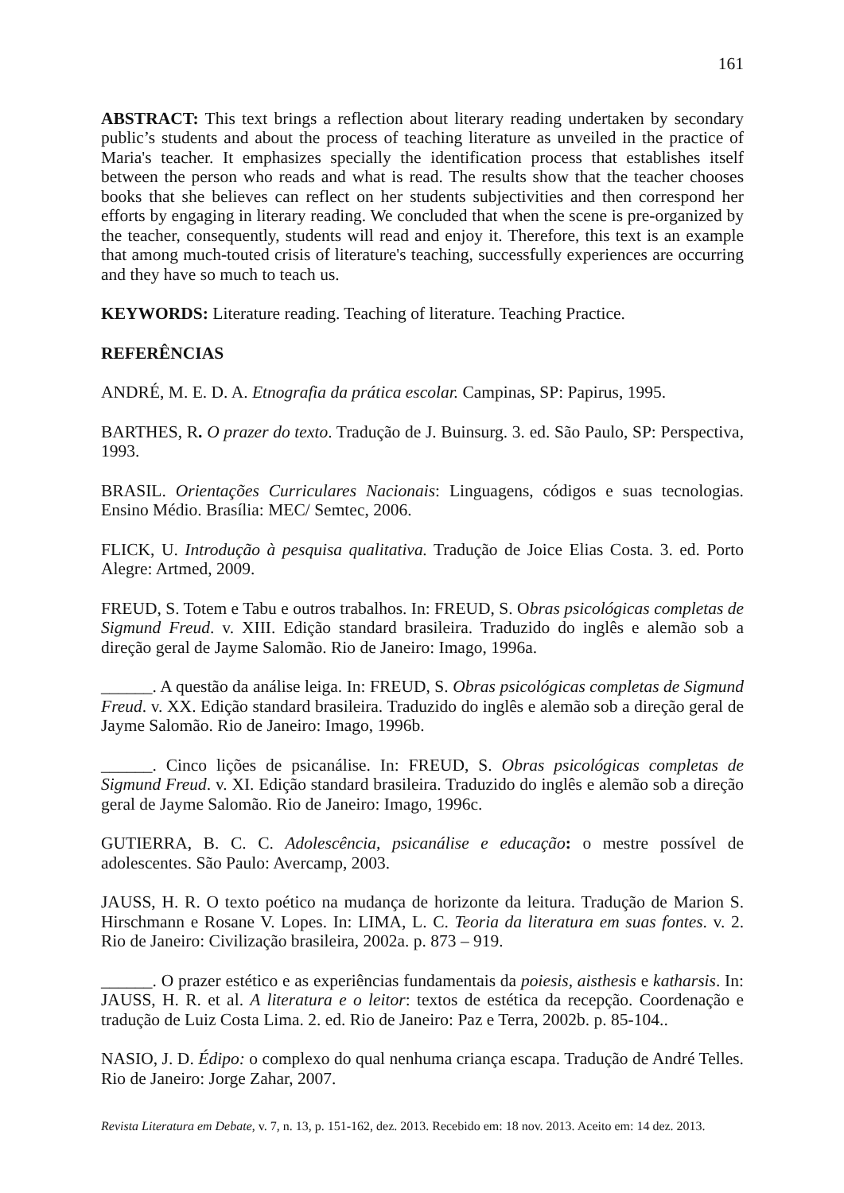161
ABSTRACT: This text brings a reflection about literary reading undertaken by secondary public’s students and about the process of teaching literature as unveiled in the practice of Maria's teacher. It emphasizes specially the identification process that establishes itself between the person who reads and what is read. The results show that the teacher chooses books that she believes can reflect on her students subjectivities and then correspond her efforts by engaging in literary reading. We concluded that when the scene is pre-organized by the teacher, consequently, students will read and enjoy it. Therefore, this text is an example that among much-touted crisis of literature's teaching, successfully experiences are occurring and they have so much to teach us.
KEYWORDS: Literature reading. Teaching of literature. Teaching Practice.
REFERÊNCIAS
ANDRÉ, M. E. D. A. Etnografia da prática escolar. Campinas, SP: Papirus, 1995.
BARTHES, R. O prazer do texto. Tradução de J. Buinsurg. 3. ed. São Paulo, SP: Perspectiva, 1993.
BRASIL. Orientações Curriculares Nacionais: Linguagens, códigos e suas tecnologias. Ensino Médio. Brasília: MEC/ Semtec, 2006.
FLICK, U. Introdução à pesquisa qualitativa. Tradução de Joice Elias Costa. 3. ed. Porto Alegre: Artmed, 2009.
FREUD, S. Totem e Tabu e outros trabalhos. In: FREUD, S. Obras psicológicas completas de Sigmund Freud. v. XIII. Edição standard brasileira. Traduzido do inglês e alemão sob a direção geral de Jayme Salomão. Rio de Janeiro: Imago, 1996a.
______. A questão da análise leiga. In: FREUD, S. Obras psicológicas completas de Sigmund Freud. v. XX. Edição standard brasileira. Traduzido do inglês e alemão sob a direção geral de Jayme Salomão. Rio de Janeiro: Imago, 1996b.
______. Cinco lições de psicanálise. In: FREUD, S. Obras psicológicas completas de Sigmund Freud. v. XI. Edição standard brasileira. Traduzido do inglês e alemão sob a direção geral de Jayme Salomão. Rio de Janeiro: Imago, 1996c.
GUTIERRA, B. C. C. Adolescência, psicanálise e educação: o mestre possível de adolescentes. São Paulo: Avercamp, 2003.
JAUSS, H. R. O texto poético na mudança de horizonte da leitura. Tradução de Marion S. Hirschmann e Rosane V. Lopes. In: LIMA, L. C. Teoria da literatura em suas fontes. v. 2. Rio de Janeiro: Civilização brasileira, 2002a. p. 873 – 919.
______. O prazer estético e as experiências fundamentais da poiesis, aisthesis e katharsis. In: JAUSS, H. R. et al. A literatura e o leitor: textos de estética da recepção. Coordenação e tradução de Luiz Costa Lima. 2. ed. Rio de Janeiro: Paz e Terra, 2002b. p. 85-104..
NASIO, J. D. Édipo: o complexo do qual nenhuma criança escapa. Tradução de André Telles. Rio de Janeiro: Jorge Zahar, 2007.
Revista Literatura em Debate, v. 7, n. 13, p. 151-162, dez. 2013. Recebido em: 18 nov. 2013. Aceito em: 14 dez. 2013.